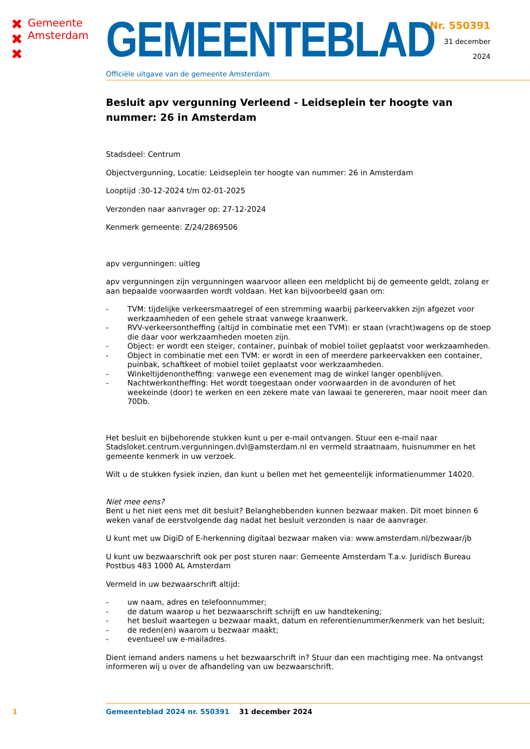✖
✖
✖
Gemeente
Amsterdam
GEMEENTEBLAD
Officiële uitgave van de gemeente Amsterdam
Nr. 550391
31 december
2024
Besluit apv vergunning Verleend - Leidseplein ter hoogte van nummer: 26 in Amsterdam
Stadsdeel: Centrum
Objectvergunning, Locatie: Leidseplein ter hoogte van nummer: 26 in Amsterdam
Looptijd :30-12-2024 t/m 02-01-2025
Verzonden naar aanvrager op: 27-12-2024
Kenmerk gemeente: Z/24/2869506
apv vergunningen: uitleg
apv vergunningen zijn vergunningen waarvoor alleen een meldplicht bij de gemeente geldt, zolang er aan bepaalde voorwaarden wordt voldaan. Het kan bijvoorbeeld gaan om:
- TVM: tijdelijke verkeersmaatregel of een stremming waarbij parkeervakken zijn afgezet voor werkzaamheden of een gehele straat vanwege kraanwerk.
- RVV-verkeersontheffing (altijd in combinatie met een TVM): er staan (vracht)wagens op de stoep die daar voor werkzaamheden moeten zijn.
- Object: er wordt een steiger, container, puinbak of mobiel toilet geplaatst voor werkzaamheden.
- Object in combinatie met een TVM: er wordt in een of meerdere parkeervakken een container, puinbak, schaftkeet of mobiel toilet geplaatst voor werkzaamheden.
- Winkeltijdenontheffing: vanwege een evenement mag de winkel langer openblijven.
- Nachtwerkontheffing: Het wordt toegestaan onder voorwaarden in de avonduren of het weekeinde (door) te werken en een zekere mate van lawaai te genereren, maar nooit meer dan 70Db.
Het besluit en bijbehorende stukken kunt u per e-mail ontvangen. Stuur een e-mail naar Stadsloket.centrum.vergunningen.dvl@amsterdam.nl en vermeld straatnaam, huisnummer en het gemeente kenmerk in uw verzoek.
Wilt u de stukken fysiek inzien, dan kunt u bellen met het gemeentelijk informatienummer 14020.
Niet mee eens?
Bent u het niet eens met dit besluit? Belanghebbenden kunnen bezwaar maken. Dit moet binnen 6 weken vanaf de eerstvolgende dag nadat het besluit verzonden is naar de aanvrager.
U kunt met uw DigiD of E-herkenning digitaal bezwaar maken via: www.amsterdam.nl/bezwaar/jb
U kunt uw bezwaarschrift ook per post sturen naar: Gemeente Amsterdam T.a.v. Juridisch Bureau Postbus 483 1000 AL Amsterdam
Vermeld in uw bezwaarschrift altijd:
- uw naam, adres en telefoonnummer;
- de datum waarop u het bezwaarschrift schrijft en uw handtekening;
- het besluit waartegen u bezwaar maakt, datum en referentienummer/kenmerk van het besluit;
- de reden(en) waarom u bezwaar maakt;
- eventueel uw e-mailadres.
Dient iemand anders namens u het bezwaarschrift in? Stuur dan een machtiging mee. Na ontvangst informeren wij u over de afhandeling van uw bezwaarschrift.
1 Gemeenteblad 2024 nr. 550391 31 december 2024